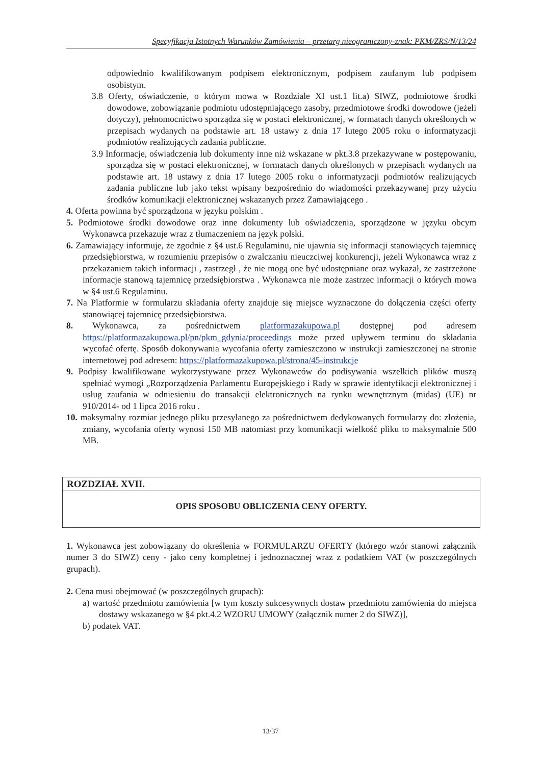Specyfikacja Istotnych Warunków Zamówienia – przetarg nieograniczony-znak: PKM/ZRS/N/13/24
odpowiednio kwalifikowanym podpisem elektronicznym, podpisem zaufanym lub podpisem osobistym.
3.8 Oferty, oświadczenie, o którym mowa w Rozdziale XI ust.1 lit.a) SIWZ, podmiotowe środki dowodowe, zobowiązanie podmiotu udostępniającego zasoby, przedmiotowe środki dowodowe (jeżeli dotyczy), pełnomocnictwo sporządza się w postaci elektronicznej, w formatach danych określonych w przepisach wydanych na podstawie art. 18 ustawy z dnia 17 lutego 2005 roku o informatyzacji podmiotów realizujących zadania publiczne.
3.9 Informacje, oświadczenia lub dokumenty inne niż wskazane w pkt.3.8 przekazywane w postępowaniu, sporządza się w postaci elektronicznej, w formatach danych określonych w przepisach wydanych na podstawie art. 18 ustawy z dnia 17 lutego 2005 roku o informatyzacji podmiotów realizujących zadania publiczne lub jako tekst wpisany bezpośrednio do wiadomości przekazywanej przy użyciu środków komunikacji elektronicznej wskazanych przez Zamawiającego .
4. Oferta powinna być sporządzona w języku polskim .
5. Podmiotowe środki dowodowe oraz inne dokumenty lub oświadczenia, sporządzone w języku obcym Wykonawca przekazuje wraz z tłumaczeniem na język polski.
6. Zamawiający informuje, że zgodnie z §4 ust.6 Regulaminu, nie ujawnia się informacji stanowiących tajemnicę przedsiębiorstwa, w rozumieniu przepisów o zwalczaniu nieuczciwej konkurencji, jeżeli Wykonawca wraz z przekazaniem takich informacji , zastrzegł , że nie mogą one być udostępniane oraz wykazał, że zastrzeżone informacje stanową tajemnicę przedsiębiorstwa . Wykonawca nie może zastrzec informacji o których mowa w §4 ust.6 Regulaminu.
7. Na Platformie w formularzu składania oferty znajduje się miejsce wyznaczone do dołączenia części oferty stanowiącej tajemnicę przedsiębiorstwa.
8. Wykonawca, za pośrednictwem platformazakupowa.pl dostępnej pod adresem https://platformazakupowa.pl/pn/pkm_gdynia/proceedings może przed upływem terminu do składania wycofać ofertę. Sposób dokonywania wycofania oferty zamieszczono w instrukcji zamieszczonej na stronie internetowej pod adresem: https://platformazakupowa.pl/strona/45-instrukcje
9. Podpisy kwalifikowane wykorzystywane przez Wykonawców do podisywania wszelkich plików muszą spełniać wymogi „Rozporządzenia Parlamentu Europejskiego i Rady w sprawie identyfikacji elektronicznej i usług zaufania w odniesieniu do transakcji elektronicznych na rynku wewnętrznym (midas) (UE) nr 910/2014- od 1 lipca 2016 roku .
10. maksymalny rozmiar jednego pliku przesyłanego za pośrednictwem dedykowanych formularzy do: złożenia, zmiany, wycofania oferty wynosi 150 MB natomiast przy komunikacji wielkość pliku to maksymalnie 500 MB.
ROZDZIAŁ XVII.
OPIS SPOSOBU OBLICZENIA CENY OFERTY.
1. Wykonawca jest zobowiązany do określenia w FORMULARZU OFERTY (którego wzór stanowi załącznik numer 3 do SIWZ) ceny - jako ceny kompletnej i jednoznacznej wraz z podatkiem VAT (w poszczególnych grupach).
2. Cena musi obejmować (w poszczególnych grupach):
a) wartość przedmiotu zamówienia [w tym koszty sukcesywnych dostaw przedmiotu zamówienia do miejsca dostawy wskazanego w §4 pkt.4.2 WZORU UMOWY (załącznik numer 2 do SIWZ)],
b) podatek VAT.
13/37